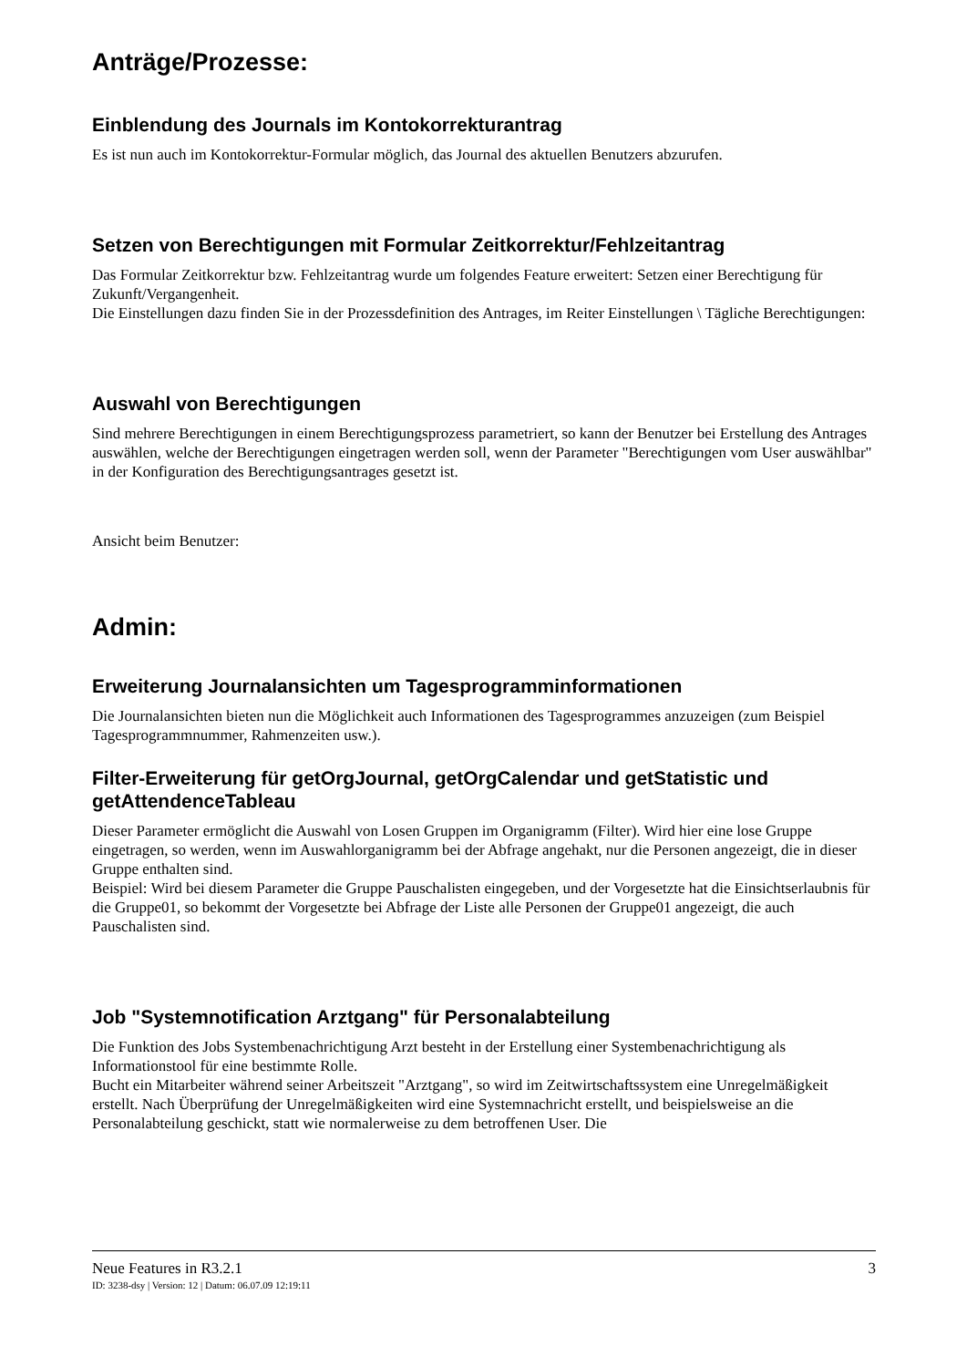Anträge/Prozesse:
Einblendung des Journals im Kontokorrekturantrag
Es ist nun auch im Kontokorrektur-Formular möglich, das Journal des aktuellen Benutzers abzurufen.
Setzen von Berechtigungen mit Formular Zeitkorrektur/Fehlzeitantrag
Das Formular Zeitkorrektur bzw. Fehlzeitantrag wurde um folgendes Feature erweitert: Setzen einer Berechtigung für Zukunft/Vergangenheit.
Die Einstellungen dazu finden Sie in der Prozessdefinition des Antrages, im Reiter Einstellungen \ Tägliche Berechtigungen:
Auswahl von Berechtigungen
Sind mehrere Berechtigungen in einem Berechtigungsprozess parametriert, so kann der Benutzer bei Erstellung des Antrages auswählen, welche der Berechtigungen eingetragen werden soll, wenn der Parameter "Berechtigungen vom User auswählbar" in der Konfiguration des Berechtigungsantrages gesetzt ist.
Ansicht beim Benutzer:
Admin:
Erweiterung Journalansichten um Tagesprogramminformationen
Die Journalansichten bieten nun die Möglichkeit auch Informationen des Tagesprogrammes anzuzeigen (zum Beispiel Tagesprogrammnummer, Rahmenzeiten usw.).
Filter-Erweiterung für getOrgJournal, getOrgCalendar und getStatistic und getAttendenceTableau
Dieser Parameter ermöglicht die Auswahl von Losen Gruppen im Organigramm (Filter). Wird hier eine lose Gruppe eingetragen, so werden, wenn im Auswahlorganigramm bei der Abfrage angehakt, nur die Personen angezeigt, die in dieser Gruppe enthalten sind.
Beispiel: Wird bei diesem Parameter die Gruppe Pauschalisten eingegeben, und der Vorgesetzte hat die Einsichtserlaubnis für die Gruppe01, so bekommt der Vorgesetzte bei Abfrage der Liste alle Personen der Gruppe01 angezeigt, die auch Pauschalisten sind.
Job "Systemnotification Arztgang" für Personalabteilung
Die Funktion des Jobs Systembenachrichtigung Arzt besteht in der Erstellung einer Systembenachrichtigung als Informationstool für eine bestimmte Rolle.
Bucht ein Mitarbeiter während seiner Arbeitszeit "Arztgang", so wird im Zeitwirtschaftssystem eine Unregelmäßigkeit erstellt. Nach Überprüfung der Unregelmäßigkeiten wird eine Systemnachricht erstellt, und beispielsweise an die Personalabteilung geschickt, statt wie normalerweise zu dem betroffenen User. Die
Neue Features in R3.2.1 3
ID: 3238-dsy | Version: 12 | Datum: 06.07.09 12:19:11